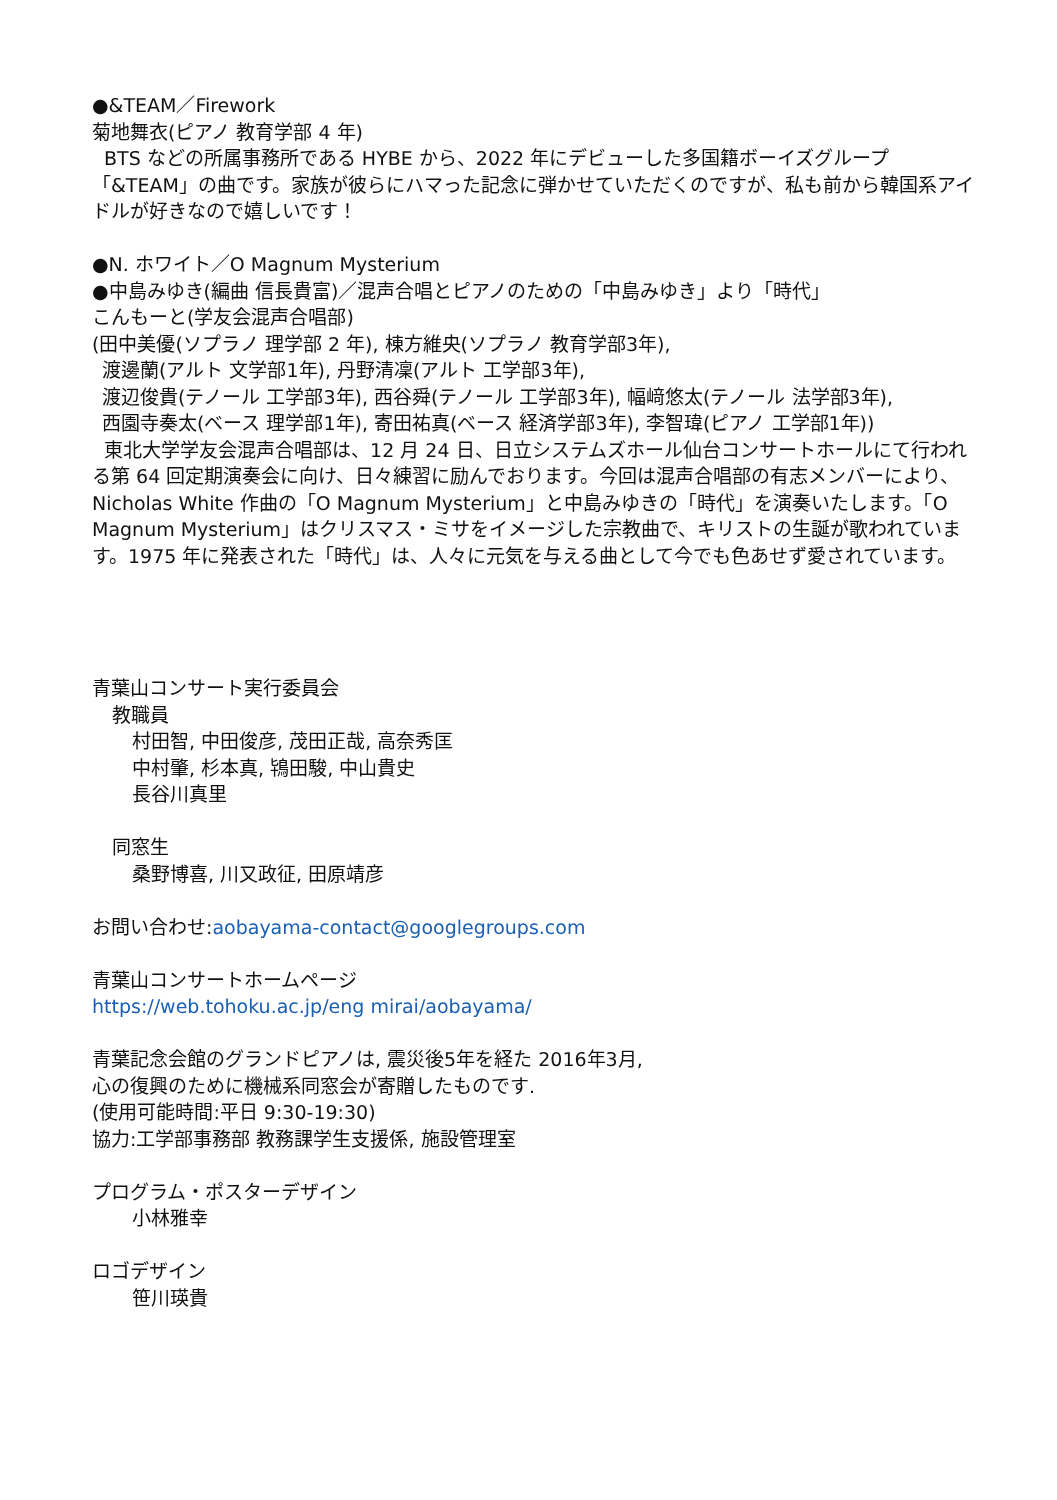●&TEAM／Firework
菊地舞衣(ピアノ 教育学部 4 年)
BTS などの所属事務所である HYBE から、2022 年にデビューした多国籍ボーイズグループ「&TEAM」の曲です。家族が彼らにハマった記念に弾かせていただくのですが、私も前から韓国系アイドルが好きなので嬉しいです！
●N. ホワイト／O Magnum Mysterium
●中島みゆき(編曲 信長貴富)／混声合唱とピアノのための「中島みゆき」より「時代」
こんもーと(学友会混声合唱部)
(田中美優(ソプラノ 理学部 2 年), 棟方維央(ソプラノ 教育学部3年),
渡邊蘭(アルト 文学部1年), 丹野清凜(アルト 工学部3年),
渡辺俊貴(テノール 工学部3年), 西谷舜(テノール 工学部3年), 幅﨑悠太(テノール 法学部3年),
西園寺奏太(ベース 理学部1年), 寄田祐真(ベース 経済学部3年), 李智瑋(ピアノ 工学部1年))
東北大学学友会混声合唱部は、12 月 24 日、日立システムズホール仙台コンサートホールにて行われる第 64 回定期演奏会に向け、日々練習に励んでおります。今回は混声合唱部の有志メンバーにより、Nicholas White 作曲の「O Magnum Mysterium」と中島みゆきの「時代」を演奏いたします。「O Magnum Mysterium」はクリスマス・ミサをイメージした宗教曲で、キリストの生誕が歌われています。1975 年に発表された「時代」は、人々に元気を与える曲として今でも色あせず愛されています。
青葉山コンサート実行委員会
教職員
村田智, 中田俊彦, 茂田正哉, 高奈秀匡
中村肇, 杉本真, 鴇田駿, 中山貴史
長谷川真里
同窓生
桑野博喜, 川又政征, 田原靖彦
お問い合わせ:aobayama-contact@googlegroups.com
青葉山コンサートホームページ
https://web.tohoku.ac.jp/eng mirai/aobayama/
青葉記念会館のグランドピアノは, 震災後5年を経た 2016年3月,
心の復興のために機械系同窓会が寄贈したものです.
(使用可能時間:平日 9:30-19:30)
協力:工学部事務部 教務課学生支援係, 施設管理室
プログラム・ポスターデザイン
小林雅幸
ロゴデザイン
笹川瑛貴